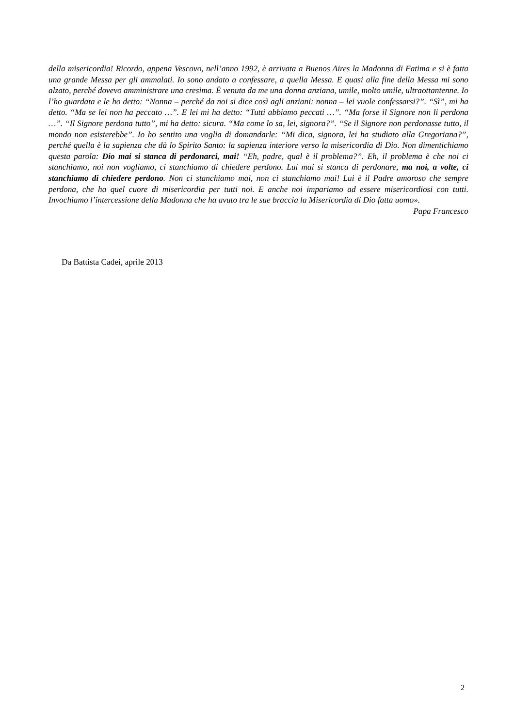della misericordia! Ricordo, appena Vescovo, nell’anno 1992, è arrivata a Buenos Aires la Madonna di Fatima e si è fatta una grande Messa per gli ammalati. Io sono andato a confessare, a quella Messa. E quasi alla fine della Messa mi sono alzato, perché dovevo amministrare una cresima. È venuta da me una donna anziana, umile, molto umile, ultraottantenne. Io l’ho guardata e le ho detto: “Nonna – perché da noi si dice così agli anziani: nonna – lei vuole confessarsi?”. “Sì”, mi ha detto. “Ma se lei non ha peccato …”. E lei mi ha detto: “Tutti abbiamo peccati …”. “Ma forse il Signore non li perdona …”. “Il Signore perdona tutto”, mi ha detto: sicura. “Ma come lo sa, lei, signora?”. “Se il Signore non perdonasse tutto, il mondo non esisterebbe”. Io ho sentito una voglia di domandarle: “Mi dica, signora, lei ha studiato alla Gregoriana?”, perché quella è la sapienza che dà lo Spirito Santo: la sapienza interiore verso la misericordia di Dio. Non dimentichiamo questa parola: Dio mai si stanca di perdonarci, mai! “Eh, padre, qual è il problema?”. Eh, il problema è che noi ci stanchiamo, noi non vogliamo, ci stanchiamo di chiedere perdono. Lui mai si stanca di perdonare, ma noi, a volte, ci stanchiamo di chiedere perdono. Non ci stanchiamo mai, non ci stanchiamo mai! Lui è il Padre amoroso che sempre perdona, che ha quel cuore di misericordia per tutti noi. E anche noi impariamo ad essere misericordiosi con tutti. Invochiamo l’intercessione della Madonna che ha avuto tra le sue braccia la Misericordia di Dio fatta uomo».
Papa Francesco
Da Battista Cadei, aprile 2013
2